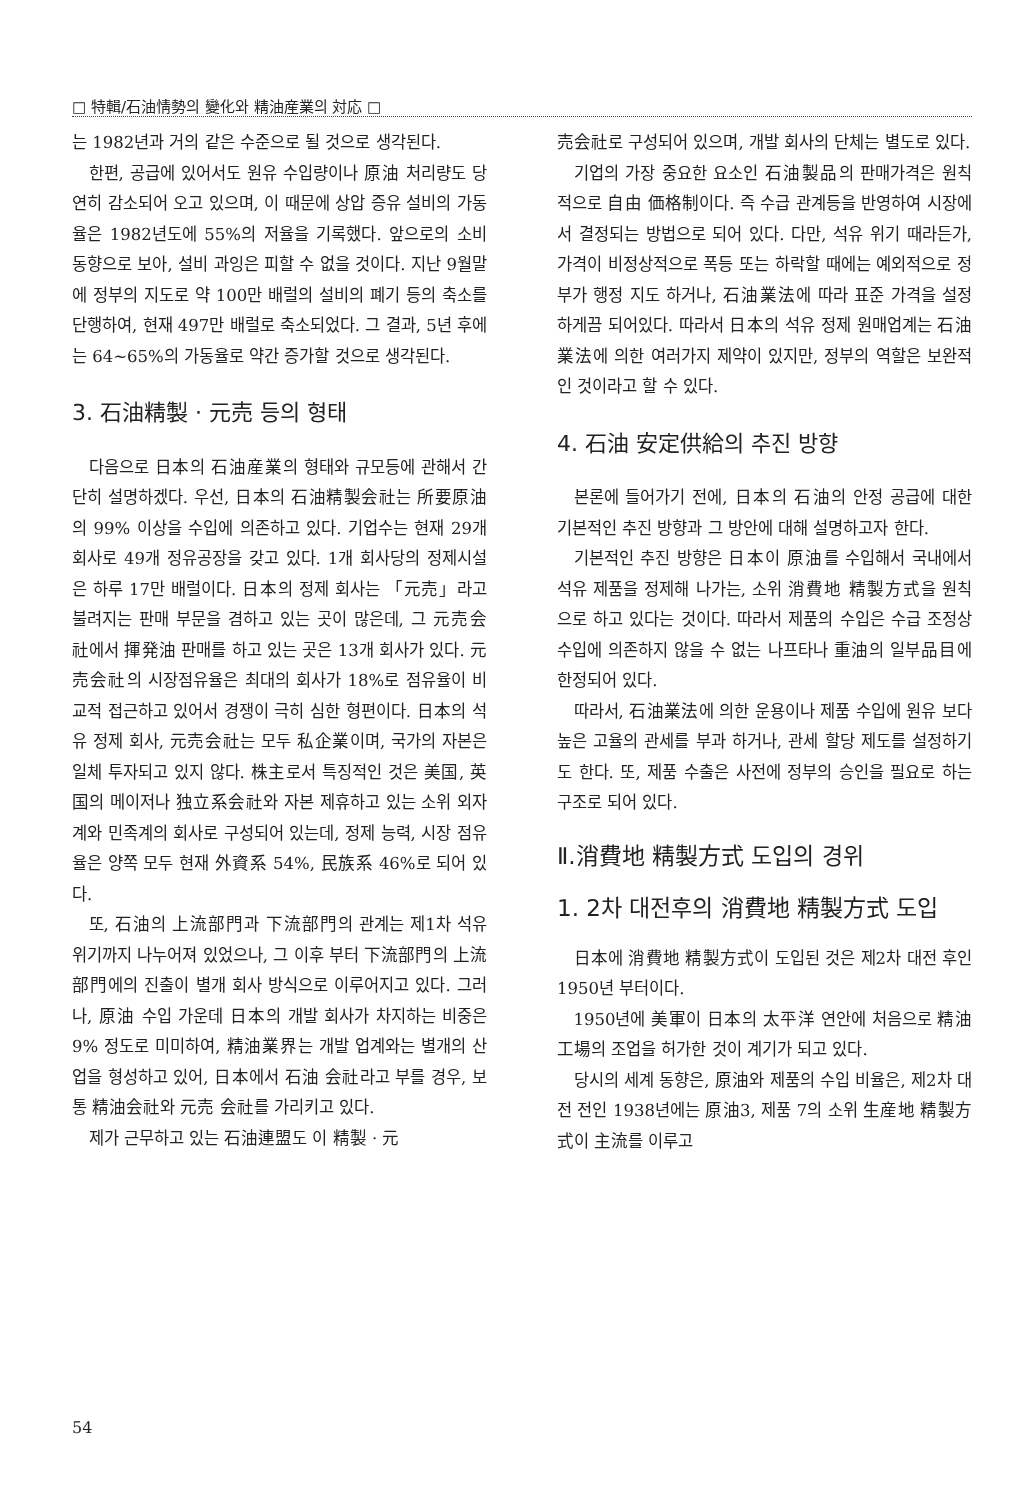□ 特輯/石油情勢의 變化와 精油産業의 対応 □
는 1982년과 거의 같은 수준으로 될 것으로 생각된다.
한편, 공급에 있어서도 원유 수입량이나 原油 처리량도 당연히 감소되어 오고 있으며, 이 때문에 상압 증유 설비의 가동율은 1982년도에 55%의 저율을 기록했다. 앞으로의 소비 동향으로 보아, 설비 과잉은 피할 수 없을 것이다. 지난 9월말에 정부의 지도로 약 100만 배럴의 설비의 폐기 등의 축소를 단행하여, 현재 497만 배럴로 축소되었다. 그 결과, 5년 후에는 64~65%의 가동율로 약간 증가할 것으로 생각된다.
3. 石油精製 · 元売 등의 형태
다음으로 日本의 石油産業의 형태와 규모등에 관해서 간단히 설명하겠다. 우선, 日本의 石油精製会社는 所要原油의 99% 이상을 수입에 의존하고 있다. 기업수는 현재 29개 회사로 49개 정유공장을 갖고 있다. 1개 회사당의 정제시설은 하루 17만 배럴이다. 日本의 정제 회사는 「元売」라고 불려지는 판매 부문을 겸하고 있는 곳이 많은데, 그 元売会社에서 揮発油 판매를 하고 있는 곳은 13개 회사가 있다. 元売会社의 시장점유율은 최대의 회사가 18%로 점유율이 비교적 접근하고 있어서 경쟁이 극히 심한 형편이다. 日本의 석유 정제 회사, 元売会社는 모두 私企業이며, 국가의 자본은 일체 투자되고 있지 않다. 株主로서 특징적인 것은 美国, 英国의 메이저나 独立系会社와 자본 제휴하고 있는 소위 외자계와 민족계의 회사로 구성되어 있는데, 정제 능력, 시장 점유율은 양쪽 모두 현재 外資系 54%, 民族系 46%로 되어 있다.
또, 石油의 上流部門과 下流部門의 관계는 제1차 석유 위기까지 나누어져 있었으나, 그 이후 부터 下流部門의 上流部門에의 진출이 별개 회사 방식으로 이루어지고 있다. 그러나, 原油 수입 가운데 日本의 개발 회사가 차지하는 비중은 9% 정도로 미미하여, 精油業界는 개발 업계와는 별개의 산업을 형성하고 있어, 日本에서 石油 会社라고 부를 경우, 보통 精油会社와 元売 会社를 가리키고 있다.
제가 근무하고 있는 石油連盟도 이 精製 · 元
売会社로 구성되어 있으며, 개발 회사의 단체는 별도로 있다.
기업의 가장 중요한 요소인 石油製品의 판매가격은 원칙적으로 自由 価格制이다. 즉 수급 관계등을 반영하여 시장에서 결정되는 방법으로 되어 있다. 다만, 석유 위기 때라든가, 가격이 비정상적으로 폭등 또는 하락할 때에는 예외적으로 정부가 행정 지도 하거나, 石油業法에 따라 표준 가격을 설정하게끔 되어있다. 따라서 日本의 석유 정제 원매업계는 石油業法에 의한 여러가지 제약이 있지만, 정부의 역할은 보완적인 것이라고 할 수 있다.
4. 石油 安定供給의 추진 방향
본론에 들어가기 전에, 日本의 石油의 안정 공급에 대한 기본적인 추진 방향과 그 방안에 대해 설명하고자 한다.
기본적인 추진 방향은 日本이 原油를 수입해서 국내에서 석유 제품을 정제해 나가는, 소위 消費地 精製方式을 원칙으로 하고 있다는 것이다. 따라서 제품의 수입은 수급 조정상 수입에 의존하지 않을 수 없는 나프타나 重油의 일부品目에 한정되어 있다.
따라서, 石油業法에 의한 운용이나 제품 수입에 원유 보다 높은 고율의 관세를 부과 하거나, 관세 할당 제도를 설정하기도 한다. 또, 제품 수출은 사전에 정부의 승인을 필요로 하는 구조로 되어 있다.
Ⅱ.消費地 精製方式 도입의 경위
1. 2차 대전후의 消費地 精製方式 도입
日本에 消費地 精製方式이 도입된 것은 제2차 대전 후인 1950년 부터이다.
1950년에 美軍이 日本의 太平洋 연안에 처음으로 精油工場의 조업을 허가한 것이 계기가 되고 있다.
당시의 세계 동향은, 原油와 제품의 수입 비율은, 제2차 대전 전인 1938년에는 原油3, 제품 7의 소위 生産地 精製方式이 主流를 이루고
54